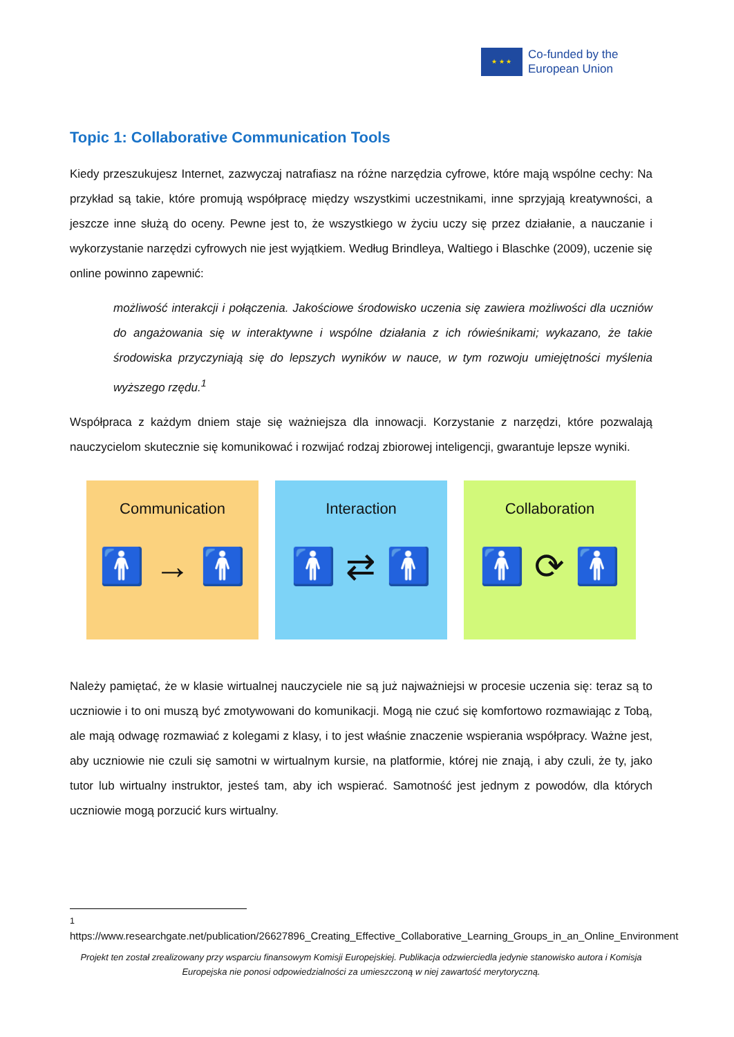★ ★ ★
Co-funded by the
European Union
Topic 1: Collaborative Communication Tools
Kiedy przeszukujesz Internet, zazwyczaj natrafiasz na różne narzędzia cyfrowe, które mają wspólne cechy: Na przykład są takie, które promują współpracę między wszystkimi uczestnikami, inne sprzyjają kreatywności, a jeszcze inne służą do oceny. Pewne jest to, że wszystkiego w życiu uczy się przez działanie, a nauczanie i wykorzystanie narzędzi cyfrowych nie jest wyjątkiem. Według Brindleya, Waltiego i Blaschke (2009), uczenie się online powinno zapewnić:
możliwość interakcji i połączenia. Jakościowe środowisko uczenia się zawiera możliwości dla uczniów do angażowania się w interaktywne i wspólne działania z ich rówieśnikami; wykazano, że takie środowiska przyczyniają się do lepszych wyników w nauce, w tym rozwoju umiejętności myślenia wyższego rzędu.<sup>1</sup>
Współpraca z każdym dniem staje się ważniejsza dla innowacji. Korzystanie z narzędzi, które pozwalają nauczycielom skutecznie się komunikować i rozwijać rodzaj zbiorowej inteligencji, gwarantuje lepsze wyniki.
Communication
🚹 → 🚹
Interaction
🚹 ⇄ 🚹
Collaboration
🚹 ⟳ 🚹
Należy pamiętać, że w klasie wirtualnej nauczyciele nie są już najważniejsi w procesie uczenia się: teraz są to uczniowie i to oni muszą być zmotywowani do komunikacji. Mogą nie czuć się komfortowo rozmawiając z Tobą, ale mają odwagę rozmawiać z kolegami z klasy, i to jest właśnie znaczenie wspierania współpracy. Ważne jest, aby uczniowie nie czuli się samotni w wirtualnym kursie, na platformie, której nie znają, i aby czuli, że ty, jako tutor lub wirtualny instruktor, jesteś tam, aby ich wspierać. Samotność jest jednym z powodów, dla których uczniowie mogą porzucić kurs wirtualny.
<sup>1</sup> https://www.researchgate.net/publication/26627896_Creating_Effective_Collaborative_Learning_Groups_in_an_Online_Environment
Projekt ten został zrealizowany przy wsparciu finansowym Komisji Europejskiej. Publikacja odzwierciedla jedynie stanowisko autora i Komisja Europejska nie ponosi odpowiedzialności za umieszczoną w niej zawartość merytoryczną.